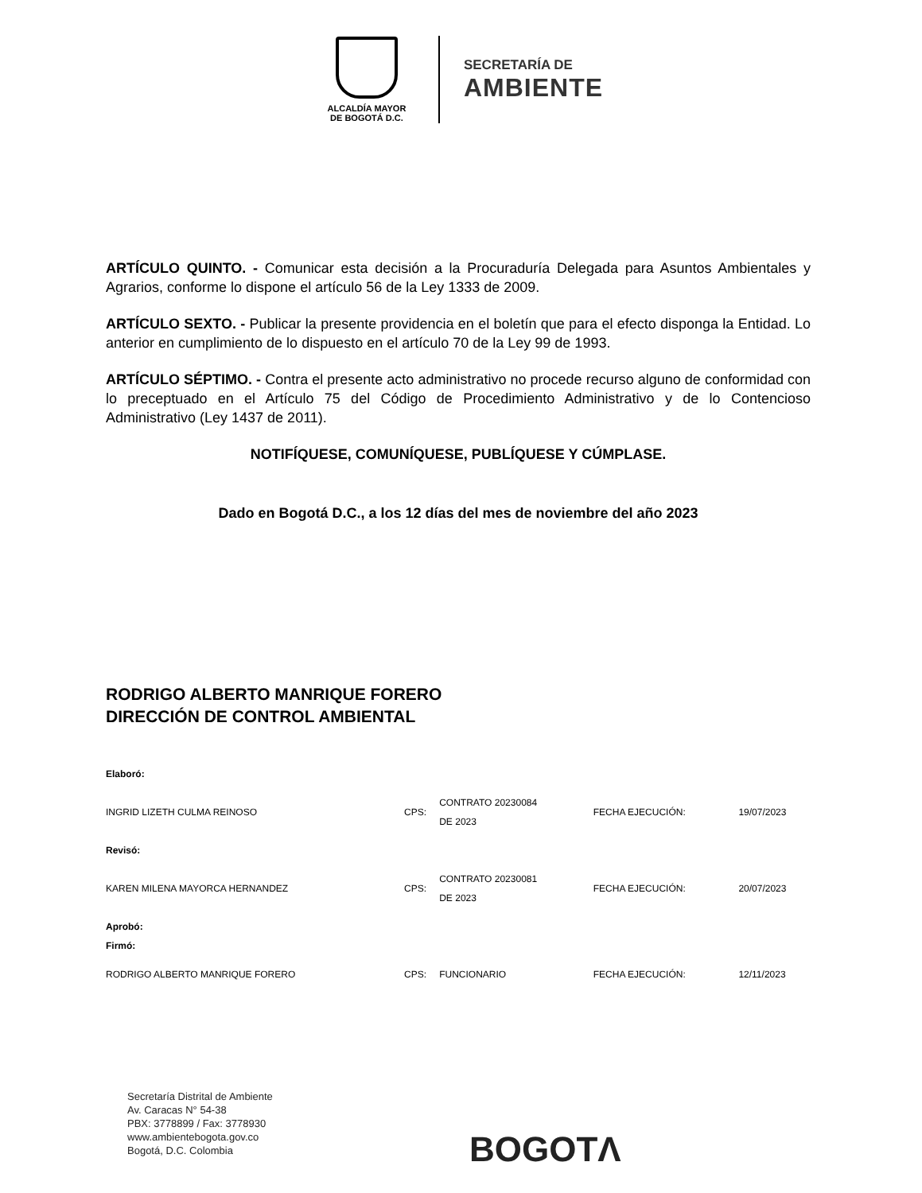ALCALDÍA MAYOR
DE BOGOTÁ D.C.
SECRETARÍA DE
AMBIENTE
ARTÍCULO QUINTO. - Comunicar esta decisión a la Procuraduría Delegada para Asuntos Ambientales y Agrarios, conforme lo dispone el artículo 56 de la Ley 1333 de 2009.
ARTÍCULO SEXTO. - Publicar la presente providencia en el boletín que para el efecto disponga la Entidad. Lo anterior en cumplimiento de lo dispuesto en el artículo 70 de la Ley 99 de 1993.
ARTÍCULO SÉPTIMO. - Contra el presente acto administrativo no procede recurso alguno de conformidad con lo preceptuado en el Artículo 75 del Código de Procedimiento Administrativo y de lo Contencioso Administrativo (Ley 1437 de 2011).
NOTIFÍQUESE, COMUNÍQUESE, PUBLÍQUESE Y CÚMPLASE.
Dado en Bogotá D.C., a los 12 días del mes de noviembre del año 2023
RODRIGO ALBERTO MANRIQUE FORERO
DIRECCIÓN DE CONTROL AMBIENTAL
| Elaboró: | | | | |
| INGRID LIZETH CULMA REINOSO | CPS: | CONTRATO 20230084 DE 2023 | FECHA EJECUCIÓN: | 19/07/2023 |
| Revisó: | | | | |
| KAREN MILENA MAYORCA HERNANDEZ | CPS: | CONTRATO 20230081 DE 2023 | FECHA EJECUCIÓN: | 20/07/2023 |
| Aprobó: Firmó: | | | | |
| RODRIGO ALBERTO MANRIQUE FORERO | CPS: | FUNCIONARIO | FECHA EJECUCIÓN: | 12/11/2023 |
Secretaría Distrital de Ambiente
Av. Caracas N° 54-38
PBX: 3778899 / Fax: 3778930
www.ambientebogota.gov.co
Bogotá, D.C. Colombia
BOGOTΛ